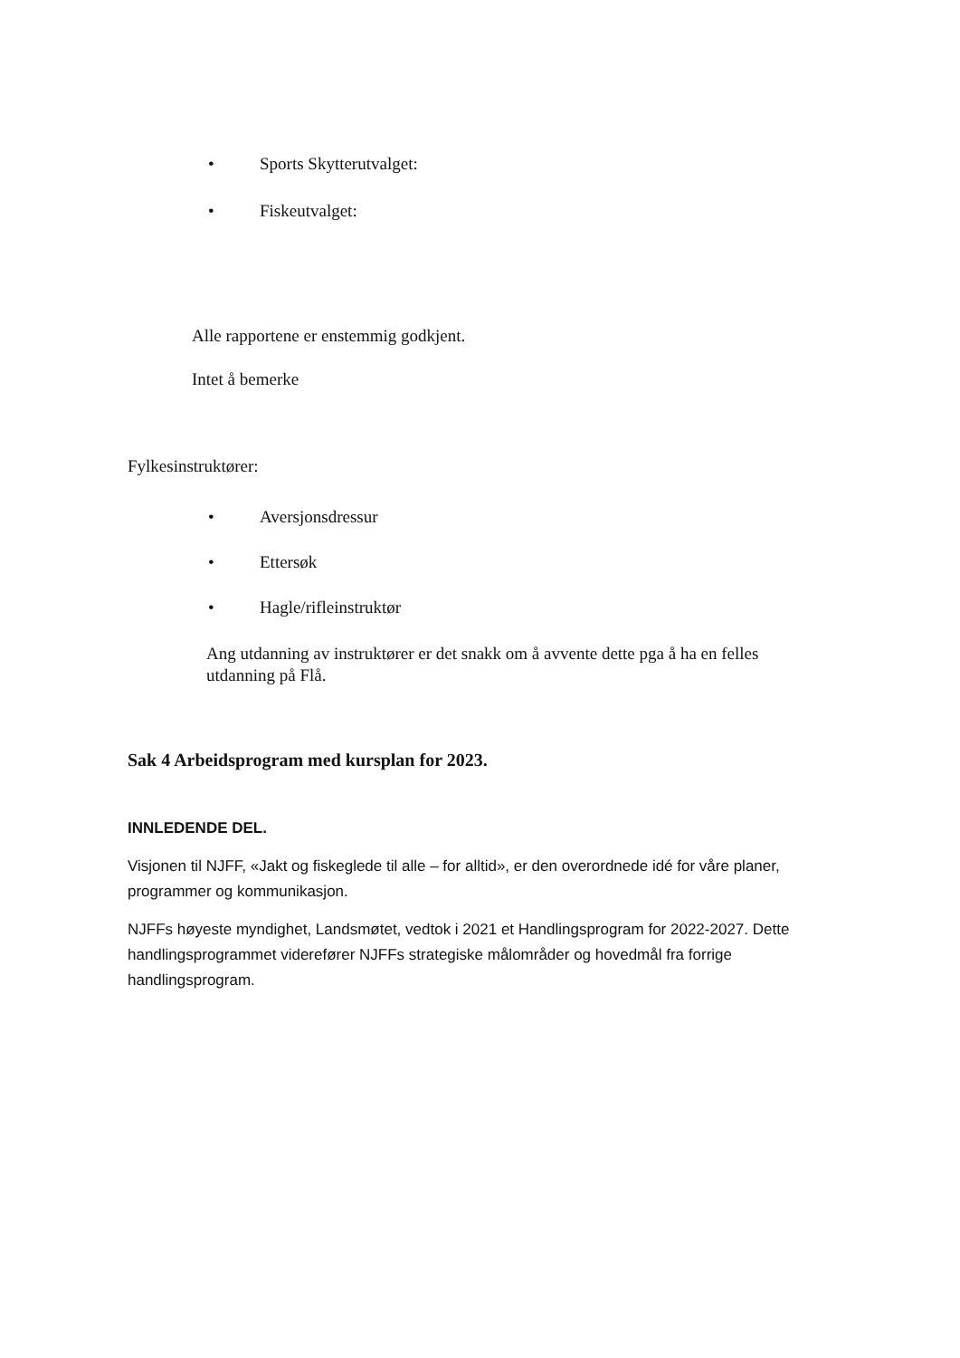• Sports Skytterutvalget:
• Fiskeutvalget:
Alle rapportene er enstemmig godkjent.
Intet å bemerke
Fylkesinstruktører:
• Aversjonsdressur
• Ettersøk
• Hagle/rifleinstruktør
Ang utdanning av instruktører er det snakk om å avvente dette pga å ha en felles utdanning på Flå.
Sak 4 Arbeidsprogram med kursplan for 2023.
INNLEDENDE DEL.
Visjonen til NJFF, «Jakt og fiskeglede til alle – for alltid», er den overordnede idé for våre planer, programmer og kommunikasjon.
NJFFs høyeste myndighet, Landsmøtet, vedtok i 2021 et Handlingsprogram for 2022-2027. Dette handlingsprogrammet viderefører NJFFs strategiske målområder og hovedmål fra forrige handlingsprogram.